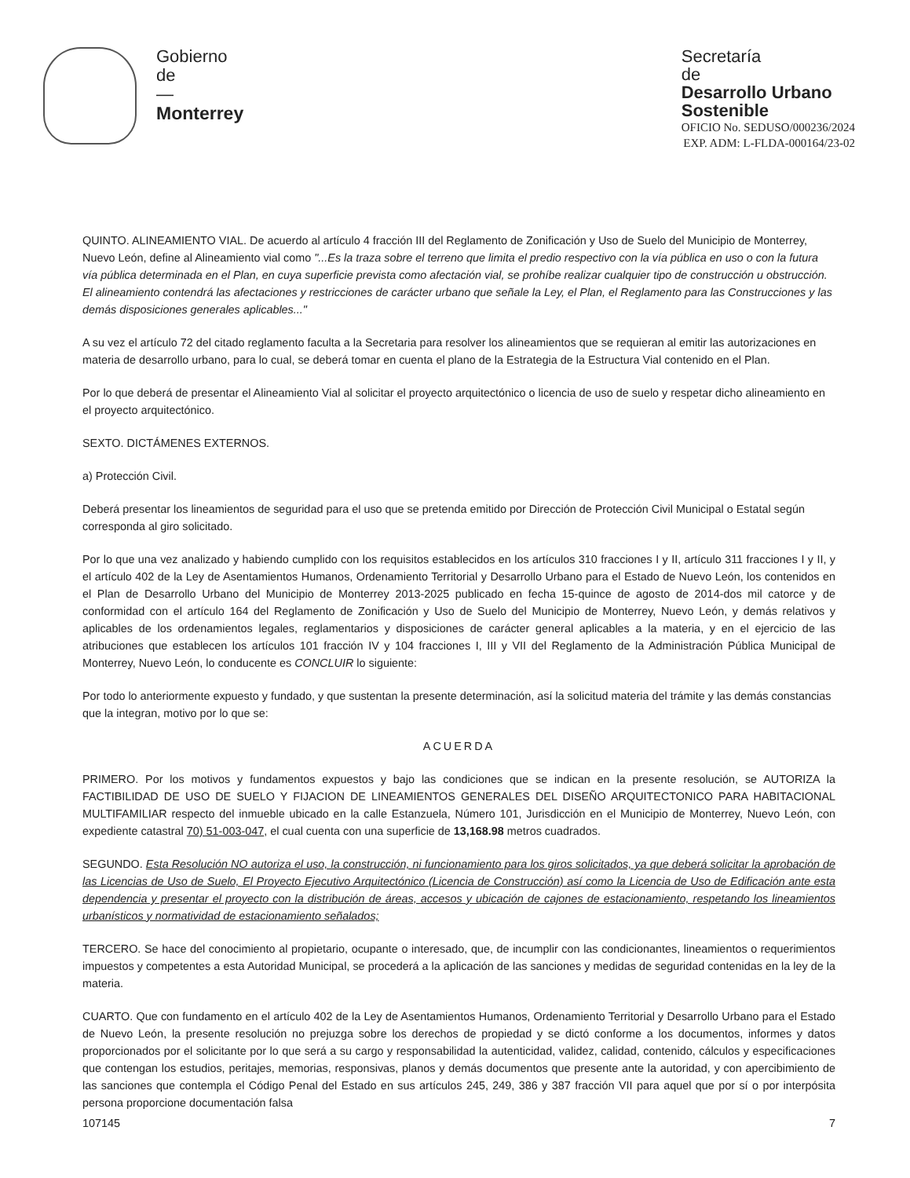Gobierno
de
—
Monterrey
Secretaría
de
Desarrollo Urbano
Sostenible
OFICIO No. SEDUSO/000236/2024
EXP. ADM: L-FLDA-000164/23-02
QUINTO. ALINEAMIENTO VIAL. De acuerdo al artículo 4 fracción III del Reglamento de Zonificación y Uso de Suelo del Municipio de Monterrey, Nuevo León, define al Alineamiento vial como "...Es la traza sobre el terreno que limita el predio respectivo con la vía pública en uso o con la futura vía pública determinada en el Plan, en cuya superficie prevista como afectación vial, se prohíbe realizar cualquier tipo de construcción u obstrucción. El alineamiento contendrá las afectaciones y restricciones de carácter urbano que señale la Ley, el Plan, el Reglamento para las Construcciones y las demás disposiciones generales aplicables..."
A su vez el artículo 72 del citado reglamento faculta a la Secretaria para resolver los alineamientos que se requieran al emitir las autorizaciones en materia de desarrollo urbano, para lo cual, se deberá tomar en cuenta el plano de la Estrategia de la Estructura Vial contenido en el Plan.
Por lo que deberá de presentar el Alineamiento Vial al solicitar el proyecto arquitectónico o licencia de uso de suelo y respetar dicho alineamiento en el proyecto arquitectónico.
SEXTO. DICTÁMENES EXTERNOS.
a) Protección Civil.
Deberá presentar los lineamientos de seguridad para el uso que se pretenda emitido por Dirección de Protección Civil Municipal o Estatal según corresponda al giro solicitado.
Por lo que una vez analizado y habiendo cumplido con los requisitos establecidos en los artículos 310 fracciones I y II, artículo 311 fracciones I y II, y el artículo 402 de la Ley de Asentamientos Humanos, Ordenamiento Territorial y Desarrollo Urbano para el Estado de Nuevo León, los contenidos en el Plan de Desarrollo Urbano del Municipio de Monterrey 2013-2025 publicado en fecha 15-quince de agosto de 2014-dos mil catorce y de conformidad con el artículo 164 del Reglamento de Zonificación y Uso de Suelo del Municipio de Monterrey, Nuevo León, y demás relativos y aplicables de los ordenamientos legales, reglamentarios y disposiciones de carácter general aplicables a la materia, y en el ejercicio de las atribuciones que establecen los artículos 101 fracción IV y 104 fracciones I, III y VII del Reglamento de la Administración Pública Municipal de Monterrey, Nuevo León, lo conducente es CONCLUIR lo siguiente:
Por todo lo anteriormente expuesto y fundado, y que sustentan la presente determinación, así la solicitud materia del trámite y las demás constancias que la integran, motivo por lo que se:
ACUERDA
PRIMERO. Por los motivos y fundamentos expuestos y bajo las condiciones que se indican en la presente resolución, se AUTORIZA la FACTIBILIDAD DE USO DE SUELO Y FIJACION DE LINEAMIENTOS GENERALES DEL DISEÑO ARQUITECTONICO PARA HABITACIONAL MULTIFAMILIAR respecto del inmueble ubicado en la calle Estanzuela, Número 101, Jurisdicción en el Municipio de Monterrey, Nuevo León, con expediente catastral 70) 51-003-047, el cual cuenta con una superficie de 13,168.98 metros cuadrados.
SEGUNDO. Esta Resolución NO autoriza el uso, la construcción, ni funcionamiento para los giros solicitados, ya que deberá solicitar la aprobación de las Licencias de Uso de Suelo, El Proyecto Ejecutivo Arquitectónico (Licencia de Construcción) así como la Licencia de Uso de Edificación ante esta dependencia y presentar el proyecto con la distribución de áreas, accesos y ubicación de cajones de estacionamiento, respetando los lineamientos urbanísticos y normatividad de estacionamiento señalados;
TERCERO. Se hace del conocimiento al propietario, ocupante o interesado, que, de incumplir con las condicionantes, lineamientos o requerimientos impuestos y competentes a esta Autoridad Municipal, se procederá a la aplicación de las sanciones y medidas de seguridad contenidas en la ley de la materia.
CUARTO. Que con fundamento en el artículo 402 de la Ley de Asentamientos Humanos, Ordenamiento Territorial y Desarrollo Urbano para el Estado de Nuevo León, la presente resolución no prejuzga sobre los derechos de propiedad y se dictó conforme a los documentos, informes y datos proporcionados por el solicitante por lo que será a su cargo y responsabilidad la autenticidad, validez, calidad, contenido, cálculos y especificaciones que contengan los estudios, peritajes, memorias, responsivas, planos y demás documentos que presente ante la autoridad, y con apercibimiento de las sanciones que contempla el Código Penal del Estado en sus artículos 245, 249, 386 y 387 fracción VII para aquel que por sí o por interpósita persona proporcione documentación falsa
107145 7